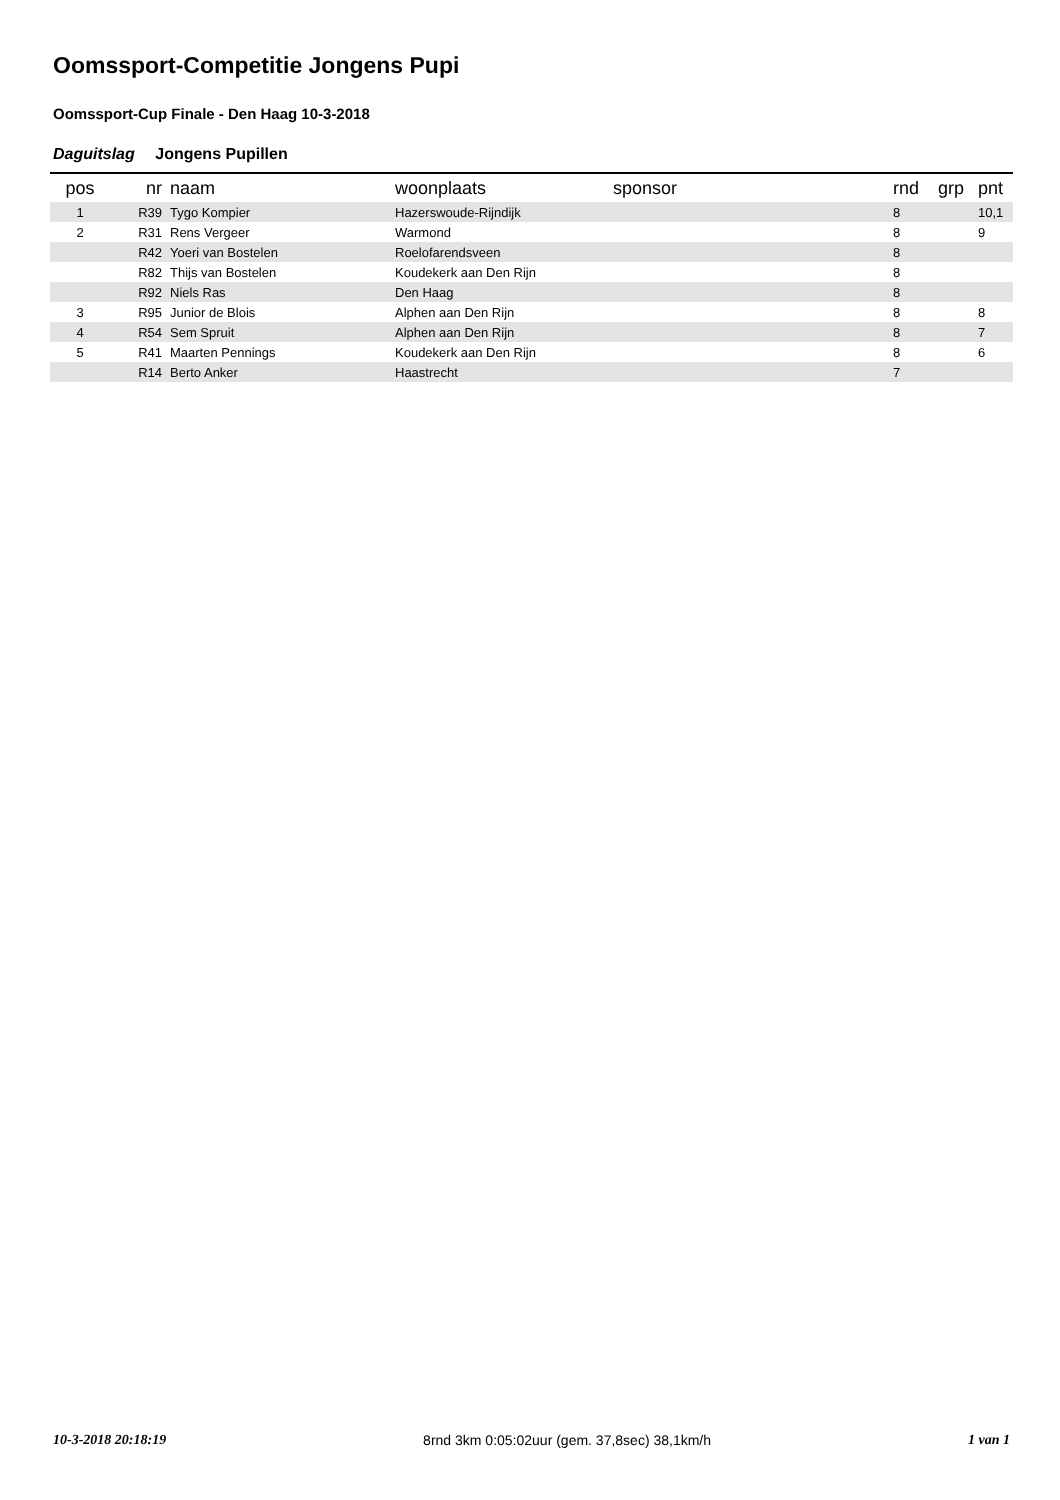Oomssport-Competitie Jongens Pupi
Oomssport-Cup Finale - Den Haag 10-3-2018
Daguitslag Jongens Pupillen
| pos | nr | naam | woonplaats | sponsor | rnd | grp | pnt |
| --- | --- | --- | --- | --- | --- | --- | --- |
| 1 | R39 | Tygo Kompier | Hazerswoude-Rijndijk | | 8 | | 10,1 |
| 2 | R31 | Rens Vergeer | Warmond | | 8 | | 9 |
| | R42 | Yoeri van Bostelen | Roelofarendsveen | | 8 | | |
| | R82 | Thijs van Bostelen | Koudekerk aan Den Rijn | | 8 | | |
| | R92 | Niels Ras | Den Haag | | 8 | | |
| 3 | R95 | Junior de Blois | Alphen aan Den Rijn | | 8 | | 8 |
| 4 | R54 | Sem Spruit | Alphen aan Den Rijn | | 8 | | 7 |
| 5 | R41 | Maarten Pennings | Koudekerk aan Den Rijn | | 8 | | 6 |
| | R14 | Berto Anker | Haastrecht | | 7 | | |
10-3-2018 20:18:19 8rnd 3km 0:05:02uur (gem. 37,8sec) 38,1km/h 1 van 1